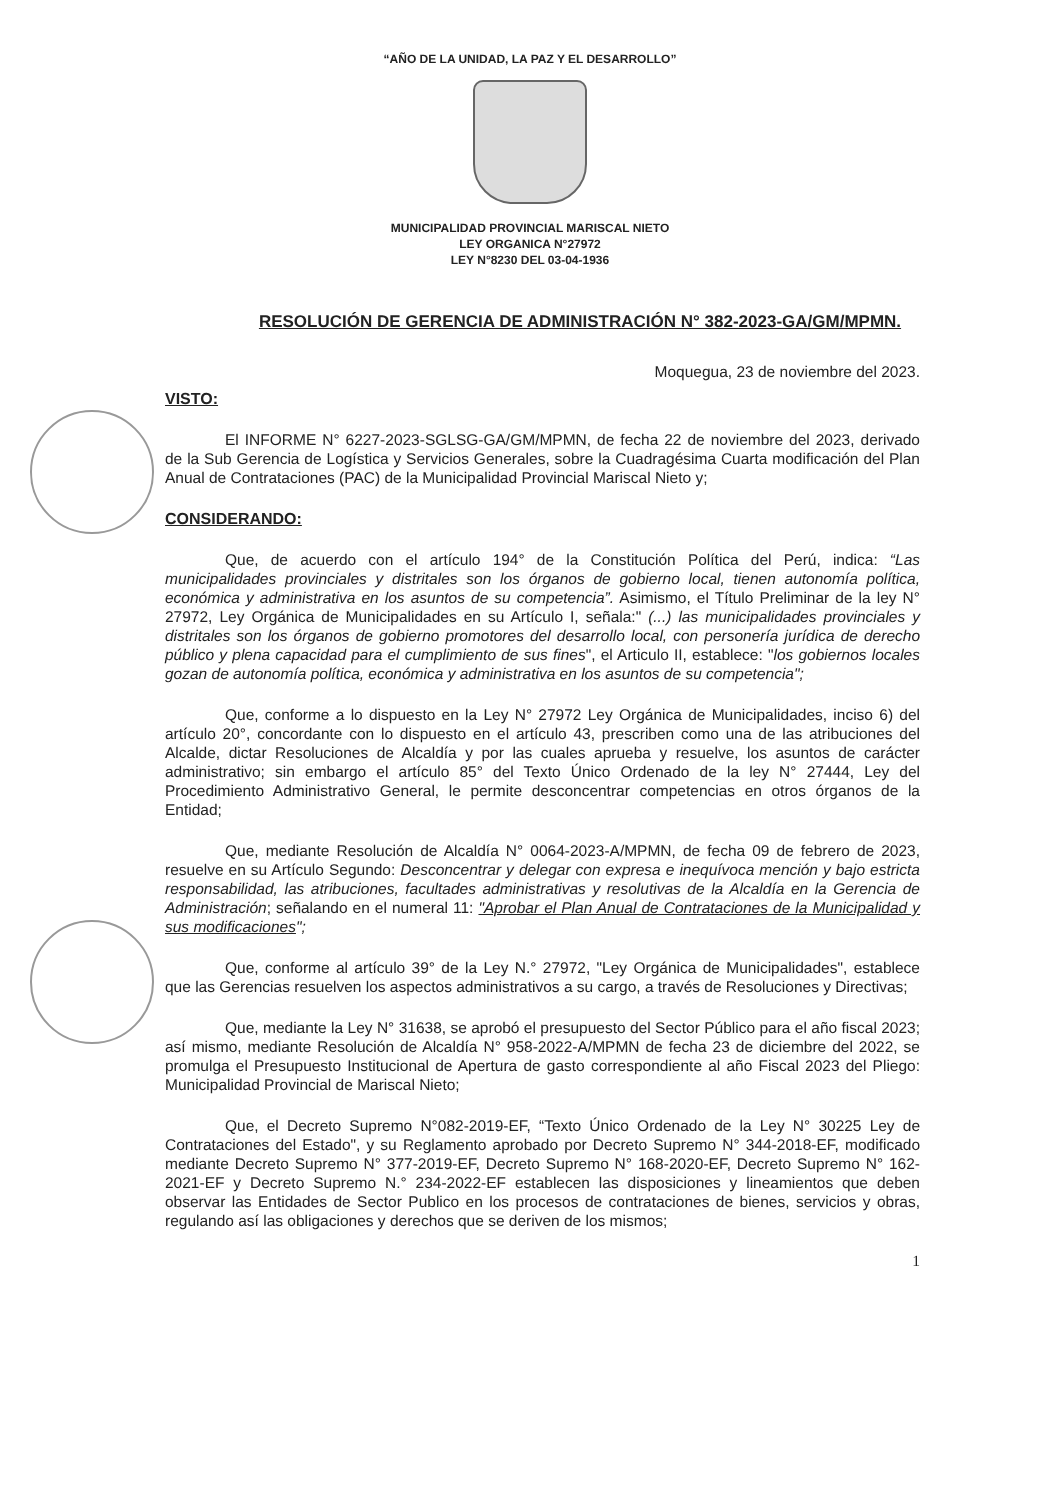“AÑO DE LA UNIDAD, LA PAZ Y EL DESARROLLO”
MUNICIPALIDAD PROVINCIAL MARISCAL NIETO
LEY ORGANICA N°27972
LEY N°8230 DEL 03-04-1936
RESOLUCIÓN DE GERENCIA DE ADMINISTRACIÓN N° 382-2023-GA/GM/MPMN.
Moquegua, 23 de noviembre del 2023.
VISTO:
El INFORME N° 6227-2023-SGLSG-GA/GM/MPMN, de fecha 22 de noviembre del 2023, derivado de la Sub Gerencia de Logística y Servicios Generales, sobre la Cuadragésima Cuarta modificación del Plan Anual de Contrataciones (PAC) de la Municipalidad Provincial Mariscal Nieto y;
CONSIDERANDO:
Que, de acuerdo con el artículo 194° de la Constitución Política del Perú, indica: “Las municipalidades provinciales y distritales son los órganos de gobierno local, tienen autonomía política, económica y administrativa en los asuntos de su competencia”. Asimismo, el Título Preliminar de la ley N° 27972, Ley Orgánica de Municipalidades en su Artículo I, señala:" (...) las municipalidades provinciales y distritales son los órganos de gobierno promotores del desarrollo local, con personería jurídica de derecho público y plena capacidad para el cumplimiento de sus fines", el Articulo II, establece: "los gobiernos locales gozan de autonomía política, económica y administrativa en los asuntos de su competencia";
Que, conforme a lo dispuesto en la Ley N° 27972 Ley Orgánica de Municipalidades, inciso 6) del artículo 20°, concordante con lo dispuesto en el artículo 43, prescriben como una de las atribuciones del Alcalde, dictar Resoluciones de Alcaldía y por las cuales aprueba y resuelve, los asuntos de carácter administrativo; sin embargo el artículo 85° del Texto Único Ordenado de la ley N° 27444, Ley del Procedimiento Administrativo General, le permite desconcentrar competencias en otros órganos de la Entidad;
Que, mediante Resolución de Alcaldía N° 0064-2023-A/MPMN, de fecha 09 de febrero de 2023, resuelve en su Artículo Segundo: Desconcentrar y delegar con expresa e inequívoca mención y bajo estricta responsabilidad, las atribuciones, facultades administrativas y resolutivas de la Alcaldía en la Gerencia de Administración; señalando en el numeral 11: "Aprobar el Plan Anual de Contrataciones de la Municipalidad y sus modificaciones";
Que, conforme al artículo 39° de la Ley N.° 27972, "Ley Orgánica de Municipalidades", establece que las Gerencias resuelven los aspectos administrativos a su cargo, a través de Resoluciones y Directivas;
Que, mediante la Ley N° 31638, se aprobó el presupuesto del Sector Público para el año fiscal 2023; así mismo, mediante Resolución de Alcaldía N° 958-2022-A/MPMN de fecha 23 de diciembre del 2022, se promulga el Presupuesto Institucional de Apertura de gasto correspondiente al año Fiscal 2023 del Pliego: Municipalidad Provincial de Mariscal Nieto;
Que, el Decreto Supremo N°082-2019-EF, “Texto Único Ordenado de la Ley N° 30225 Ley de Contrataciones del Estado", y su Reglamento aprobado por Decreto Supremo N° 344-2018-EF, modificado mediante Decreto Supremo N° 377-2019-EF, Decreto Supremo N° 168-2020-EF, Decreto Supremo N° 162-2021-EF y Decreto Supremo N.° 234-2022-EF establecen las disposiciones y lineamientos que deben observar las Entidades de Sector Publico en los procesos de contrataciones de bienes, servicios y obras, regulando así las obligaciones y derechos que se deriven de los mismos;
1